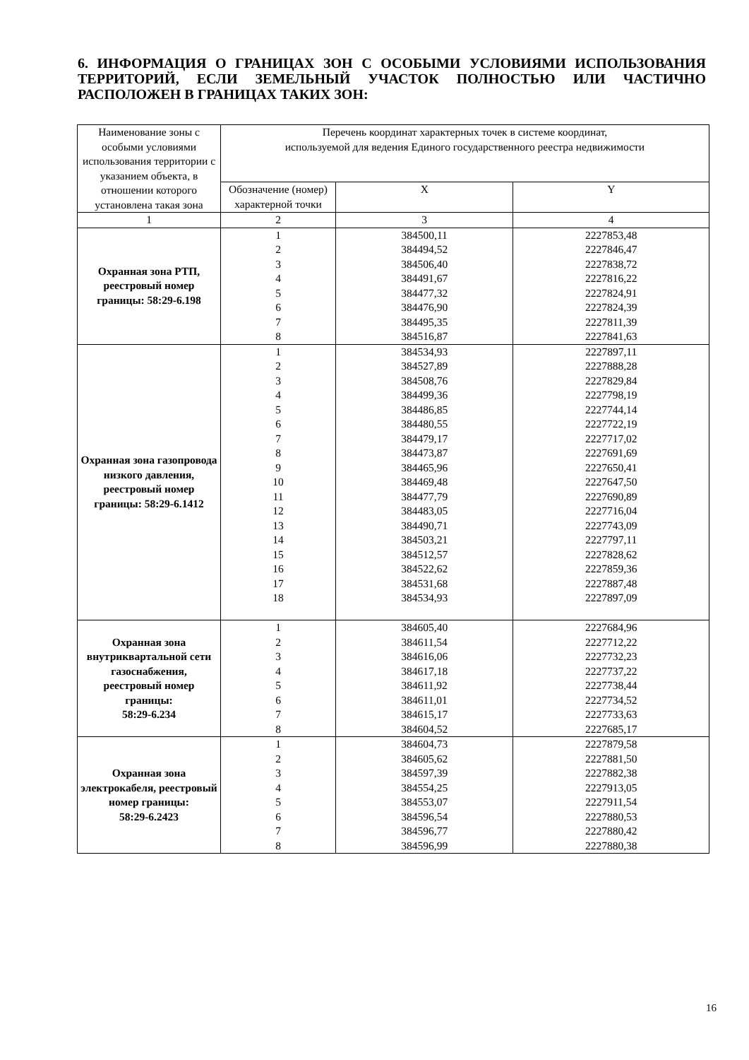6. ИНФОРМАЦИЯ О ГРАНИЦАХ ЗОН С ОСОБЫМИ УСЛОВИЯМИ ИСПОЛЬЗОВАНИЯ ТЕРРИТОРИЙ, ЕСЛИ ЗЕМЕЛЬНЫЙ УЧАСТОК ПОЛНОСТЬЮ ИЛИ ЧАСТИЧНО РАСПОЛОЖЕН В ГРАНИЦАХ ТАКИХ ЗОН:
| Наименование зоны с особыми условиями использования территории с указанием объекта, в отношении которого установлена такая зона | Перечень координат характерных точек в системе координат, используемой для ведения Единого государственного реестра недвижимости | | |
| --- | --- | --- | --- |
| | Обозначение (номер) характерной точки | X | Y |
| 1 | 2 | 3 | 4 |
| Охранная зона РТП, реестровый номер границы: 58:29-6.198 | 1 2 3 4 5 6 7 8 | 384500,11 384494,52 384506,40 384491,67 384477,32 384476,90 384495,35 384516,87 | 2227853,48 2227846,47 2227838,72 2227816,22 2227824,91 2227824,39 2227811,39 2227841,63 |
| Охранная зона газопровода низкого давления, реестровый номер границы: 58:29-6.1412 | 1 2 3 4 5 6 7 8 9 10 11 12 13 14 15 16 17 18 | 384534,93 384527,89 384508,76 384499,36 384486,85 384480,55 384479,17 384473,87 384465,96 384469,48 384477,79 384483,05 384490,71 384503,21 384512,57 384522,62 384531,68 384534,93 | 2227897,11 2227888,28 2227829,84 2227798,19 2227744,14 2227722,19 2227717,02 2227691,69 2227650,41 2227647,50 2227690,89 2227716,04 2227743,09 2227797,11 2227828,62 2227859,36 2227887,48 2227897,09 |
| Охранная зона внутриквартальной сети газоснабжения, реестровый номер границы: 58:29-6.234 | 1 2 3 4 5 6 7 8 | 384605,40 384611,54 384616,06 384617,18 384611,92 384611,01 384615,17 384604,52 | 2227684,96 2227712,22 2227732,23 2227737,22 2227738,44 2227734,52 2227733,63 2227685,17 |
| Охранная зона электрокабеля, реестровый номер границы: 58:29-6.2423 | 1 2 3 4 5 6 7 8 | 384604,73 384605,62 384597,39 384554,25 384553,07 384596,54 384596,77 384596,99 | 2227879,58 2227881,50 2227882,38 2227913,05 2227911,54 2227880,53 2227880,42 2227880,38 |
16